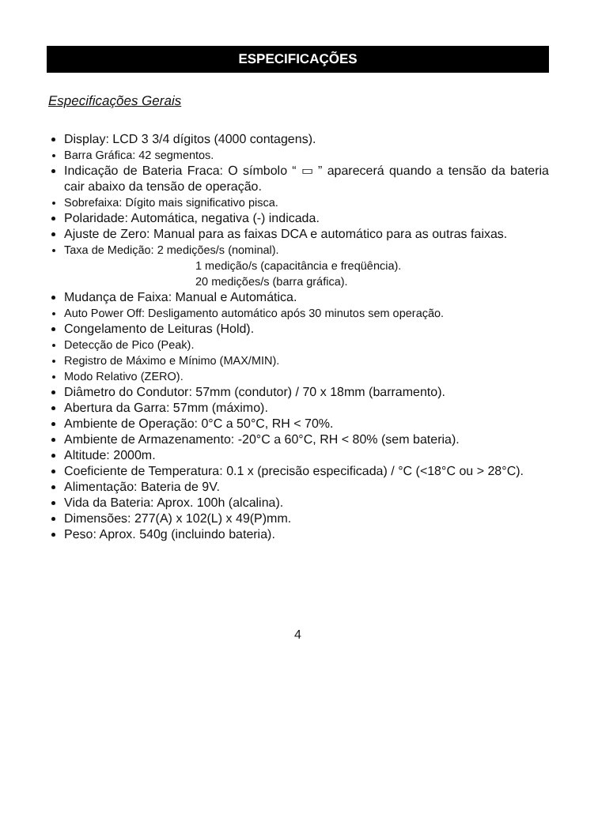ESPECIFICAÇÕES
Especificações Gerais
Display: LCD 3 3/4 dígitos (4000 contagens).
Barra Gráfica: 42 segmentos.
Indicação de Bateria Fraca: O símbolo “ ▭ ” aparecerá quando a tensão da bateria cair abaixo da tensão de operação.
Sobrefaixa: Dígito mais significativo pisca.
Polaridade: Automática, negativa (-) indicada.
Ajuste de Zero: Manual para as faixas DCA e automático para as outras faixas.
Taxa de Medição: 2 medições/s (nominal).
1 medição/s (capacitância e freqüência).
20 medições/s (barra gráfica).
Mudança de Faixa: Manual e Automática.
Auto Power Off: Desligamento automático após 30 minutos sem operação.
Congelamento de Leituras (Hold).
Detecção de Pico (Peak).
Registro de Máximo e Mínimo (MAX/MIN).
Modo Relativo (ZERO).
Diâmetro do Condutor: 57mm (condutor) / 70 x 18mm (barramento).
Abertura da Garra: 57mm (máximo).
Ambiente de Operação: 0°C a 50°C, RH < 70%.
Ambiente de Armazenamento: -20°C a 60°C, RH < 80% (sem bateria).
Altitude: 2000m.
Coeficiente de Temperatura: 0.1 x (precisão especificada) / °C (<18°C ou > 28°C).
Alimentação: Bateria de 9V.
Vida da Bateria: Aprox. 100h (alcalina).
Dimensões: 277(A) x 102(L) x 49(P)mm.
Peso: Aprox. 540g (incluindo bateria).
4